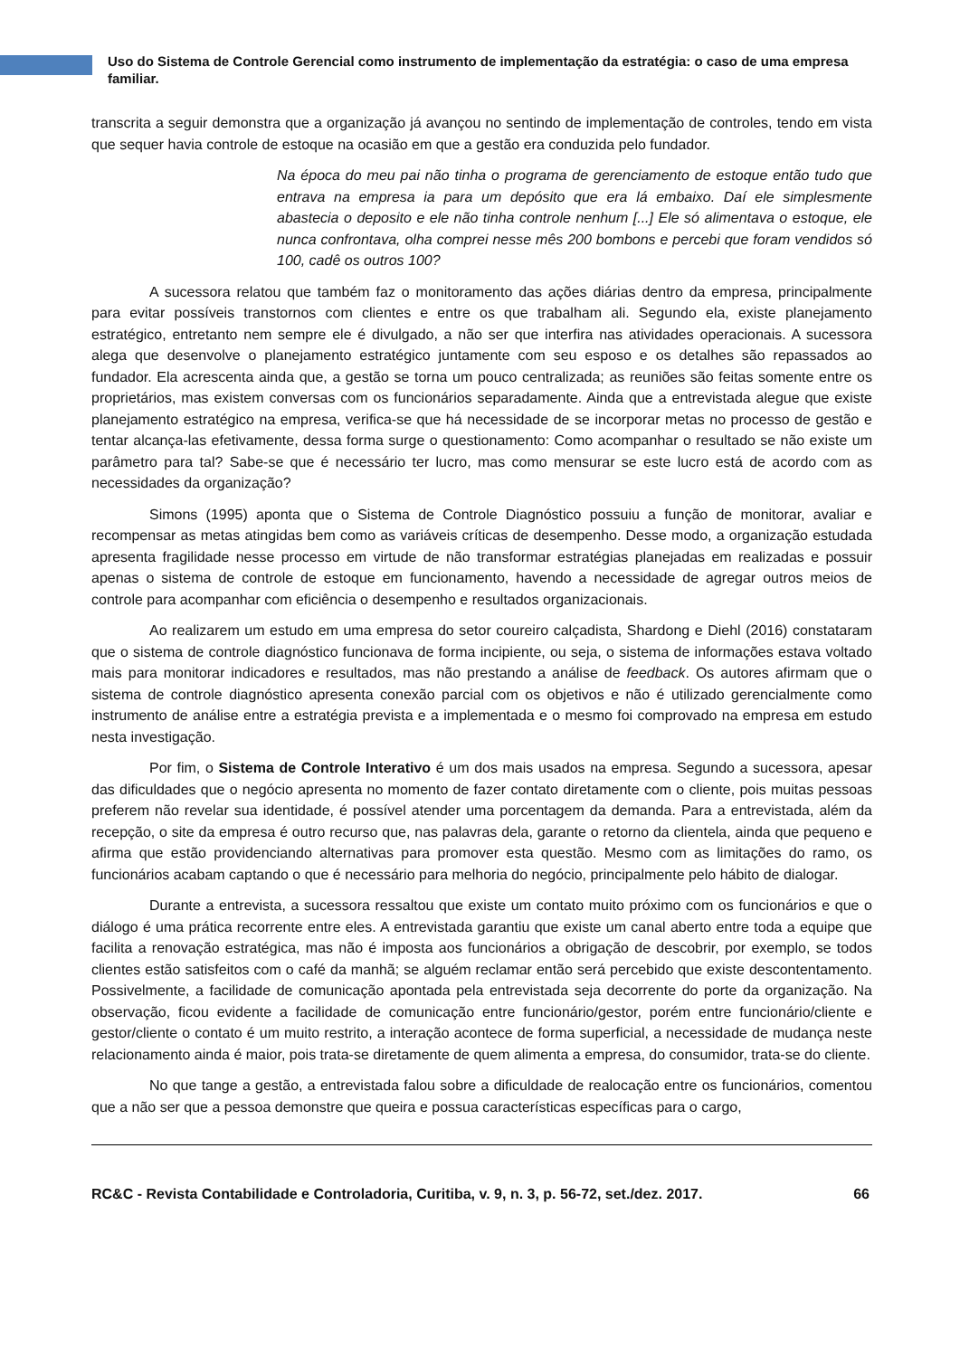Uso do Sistema de Controle Gerencial como instrumento de implementação da estratégia: o caso de uma empresa familiar.
transcrita a seguir demonstra que a organização já avançou no sentindo de implementação de controles, tendo em vista que sequer havia controle de estoque na ocasião em que a gestão era conduzida pelo fundador.
Na época do meu pai não tinha o programa de gerenciamento de estoque então tudo que entrava na empresa ia para um depósito que era lá embaixo. Daí ele simplesmente abastecia o deposito e ele não tinha controle nenhum [...] Ele só alimentava o estoque, ele nunca confrontava, olha comprei nesse mês 200 bombons e percebi que foram vendidos só 100, cadê os outros 100?
A sucessora relatou que também faz o monitoramento das ações diárias dentro da empresa, principalmente para evitar possíveis transtornos com clientes e entre os que trabalham ali. Segundo ela, existe planejamento estratégico, entretanto nem sempre ele é divulgado, a não ser que interfira nas atividades operacionais. A sucessora alega que desenvolve o planejamento estratégico juntamente com seu esposo e os detalhes são repassados ao fundador. Ela acrescenta ainda que, a gestão se torna um pouco centralizada; as reuniões são feitas somente entre os proprietários, mas existem conversas com os funcionários separadamente. Ainda que a entrevistada alegue que existe planejamento estratégico na empresa, verifica-se que há necessidade de se incorporar metas no processo de gestão e tentar alcança-las efetivamente, dessa forma surge o questionamento: Como acompanhar o resultado se não existe um parâmetro para tal? Sabe-se que é necessário ter lucro, mas como mensurar se este lucro está de acordo com as necessidades da organização?
Simons (1995) aponta que o Sistema de Controle Diagnóstico possuiu a função de monitorar, avaliar e recompensar as metas atingidas bem como as variáveis críticas de desempenho. Desse modo, a organização estudada apresenta fragilidade nesse processo em virtude de não transformar estratégias planejadas em realizadas e possuir apenas o sistema de controle de estoque em funcionamento, havendo a necessidade de agregar outros meios de controle para acompanhar com eficiência o desempenho e resultados organizacionais.
Ao realizarem um estudo em uma empresa do setor coureiro calçadista, Shardong e Diehl (2016) constataram que o sistema de controle diagnóstico funcionava de forma incipiente, ou seja, o sistema de informações estava voltado mais para monitorar indicadores e resultados, mas não prestando a análise de feedback. Os autores afirmam que o sistema de controle diagnóstico apresenta conexão parcial com os objetivos e não é utilizado gerencialmente como instrumento de análise entre a estratégia prevista e a implementada e o mesmo foi comprovado na empresa em estudo nesta investigação.
Por fim, o Sistema de Controle Interativo é um dos mais usados na empresa. Segundo a sucessora, apesar das dificuldades que o negócio apresenta no momento de fazer contato diretamente com o cliente, pois muitas pessoas preferem não revelar sua identidade, é possível atender uma porcentagem da demanda. Para a entrevistada, além da recepção, o site da empresa é outro recurso que, nas palavras dela, garante o retorno da clientela, ainda que pequeno e afirma que estão providenciando alternativas para promover esta questão. Mesmo com as limitações do ramo, os funcionários acabam captando o que é necessário para melhoria do negócio, principalmente pelo hábito de dialogar.
Durante a entrevista, a sucessora ressaltou que existe um contato muito próximo com os funcionários e que o diálogo é uma prática recorrente entre eles. A entrevistada garantiu que existe um canal aberto entre toda a equipe que facilita a renovação estratégica, mas não é imposta aos funcionários a obrigação de descobrir, por exemplo, se todos clientes estão satisfeitos com o café da manhã; se alguém reclamar então será percebido que existe descontentamento. Possivelmente, a facilidade de comunicação apontada pela entrevistada seja decorrente do porte da organização. Na observação, ficou evidente a facilidade de comunicação entre funcionário/gestor, porém entre funcionário/cliente e gestor/cliente o contato é um muito restrito, a interação acontece de forma superficial, a necessidade de mudança neste relacionamento ainda é maior, pois trata-se diretamente de quem alimenta a empresa, do consumidor, trata-se do cliente.
No que tange a gestão, a entrevistada falou sobre a dificuldade de realocação entre os funcionários, comentou que a não ser que a pessoa demonstre que queira e possua características específicas para o cargo,
RC&C - Revista Contabilidade e Controladoria, Curitiba, v. 9, n. 3, p. 56-72, set./dez. 2017. 66